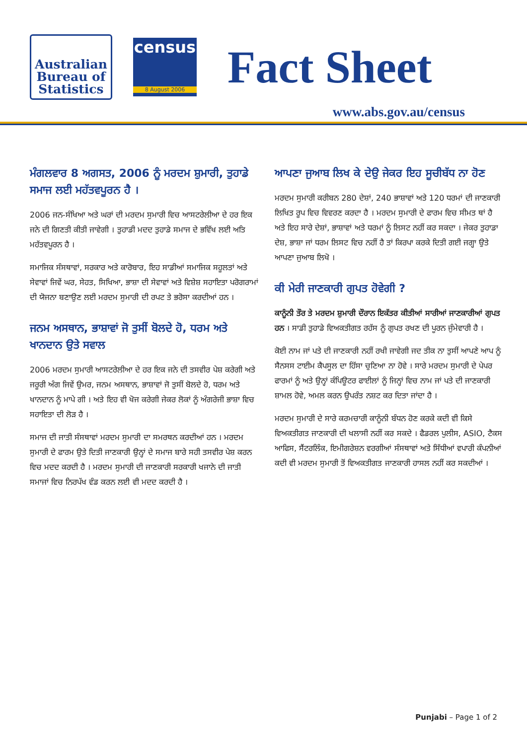Australian Bureau of Statistics
census
8 August 2006
Fact Sheet
www.abs.gov.au/census
ਮੰਗਲਵਾਰ 8 ਅਗਸਤ, 2006 ਨੂੰ ਮਰਦਮ ਸ਼ੁਮਾਰੀ, ਤੁਹਾਡੇ ਸਮਾਜ ਲਈ ਮਹੱਤਵਪੂਰਨ ਹੈ ।
2006 ਜਨ-ਸੰਖਿਆ ਅਤੇ ਘਰਾਂ ਦੀ ਮਰਦਮ ਸੁਮਾਰੀ ਵਿਚ ਆਸਟਰੇਲੀਆ ਦੇ ਹਰ ਇਕ ਜਨੇ ਦੀ ਗਿਣਤੀ ਕੀਤੀ ਜਾਵੇਗੀ । ਤੁਹਾਡੀ ਮਦਦ ਤੁਹਾਡੇ ਸਮਾਜ ਦੇ ਭਵਿੱਖ ਲਈ ਅਤਿ ਮਹੱਤਵਪੂਰਨ ਹੈ ।
ਸਮਾਜਿਕ ਸੰਸਥਾਵਾਂ, ਸਰਕਾਰ ਅਤੇ ਕਾਰੋਬਾਰ, ਇਹ ਸਾਡੀਆਂ ਸਮਾਜਿਕ ਸਹੂਲਤਾਂ ਅਤੇ ਸੇਵਾਵਾਂ ਜਿਵੇਂ ਘਰ, ਸੇਹਤ, ਸਿਖਿਆ, ਭਾਸ਼ਾ ਦੀ ਸੇਵਾਵਾਂ ਅਤੇ ਵਿਸ਼ੇਸ਼ ਸਹਾਇਤਾ ਪਰੋਗਰਾਮਾਂ ਦੀ ਯੋਜਨਾ ਬਣਾਉਣ ਲਈ ਮਰਦਮ ਸੁਮਾਰੀ ਦੀ ਰਪਟ ਤੇ ਭਰੋਸਾ ਕਰਦੀਆਂ ਹਨ ।
ਜਨਮ ਅਸਥਾਨ, ਭਾਸ਼ਾਵਾਂ ਜੋ ਤੁਸੀਂ ਬੋਲਦੇ ਹੋ, ਧਰਮ ਅਤੇ ਖਾਨਦਾਨ ਉਤੇ ਸਵਾਲ
2006 ਮਰਦਮ ਸੁਮਾਰੀ ਆਸਟਰੇਲੀਆ ਦੇ ਹਰ ਇਕ ਜਨੇ ਦੀ ਤਸਵੀਰ ਪੇਸ਼ ਕਰੇਗੀ ਅਤੇ ਜਰੂਰੀ ਅੰਗ ਜਿਵੇਂ ਉਮਰ, ਜਨਮ ਅਸਥਾਨ, ਭਾਸ਼ਾਵਾਂ ਜੋ ਤੁਸੀਂ ਬੋਲਦੇ ਹੋ, ਧਰਮ ਅਤੇ ਖਾਨਦਾਨ ਨੂੰ ਮਾਪੇ ਗੀ । ਅਤੇ ਇਹ ਵੀ ਖੋਜ ਕਰੇਗੀ ਜੇਕਰ ਲੋਕਾਂ ਨੂੰ ਅੰਗਰੇਜੀ ਭਾਸ਼ਾ ਵਿਚ ਸਹਾਇਤਾ ਦੀ ਲੋੜ ਹੈ ।
ਸਮਾਜ ਦੀ ਜਾਤੀ ਸੰਸਥਾਵਾਂ ਮਰਦਮ ਸੁਮਾਰੀ ਦਾ ਸਮਰਥਨ ਕਰਦੀਆਂ ਹਨ । ਮਰਦਮ ਸੁਮਾਰੀ ਦੇ ਫਾਰਮ ਉਤੇ ਦਿਤੀ ਜਾਣਕਾਰੀ ਉਨ੍ਹਾਂ ਦੇ ਸਮਾਜ ਬਾਰੇ ਸਹੀ ਤਸਵੀਰ ਪੇਸ਼ ਕਰਨ ਵਿਚ ਮਦਦ ਕਰਦੀ ਹੈ । ਮਰਦਮ ਸੁਮਾਰੀ ਦੀ ਜਾਣਕਾਰੀ ਸਰਕਾਰੀ ਖਜਾਨੇ ਦੀ ਜਾਤੀ ਸਮਾਜਾਂ ਵਿਚ ਨਿਰਪੱਖ ਵੰਡ ਕਰਨ ਲਈ ਵੀ ਮਦਦ ਕਰਦੀ ਹੈ ।
ਆਪਣਾ ਜੁਆਬ ਲਿਖ ਕੇ ਦੇਉ ਜੇਕਰ ਇਹ ਸੂਚੀਬੱਧ ਨਾ ਹੋਣ
ਮਰਦਮ ਸੁਮਾਰੀ ਕਰੀਬਨ 280 ਦੇਸ਼ਾਂ, 240 ਭਾਸ਼ਾਵਾਂ ਅਤੇ 120 ਧਰਮਾਂ ਦੀ ਜਾਣਕਾਰੀ ਲਿਖਿਤ ਰੂਪ ਵਿਚ ਵਿਵਰਣ ਕਰਦਾ ਹੈ । ਮਰਦਮ ਸੁਮਾਰੀ ਦੇ ਫਾਰਮ ਵਿਚ ਸੀਮਤ ਥਾਂ ਹੈ ਅਤੇ ਇਹ ਸਾਰੇ ਦੇਸ਼ਾਂ, ਭਾਸ਼ਾਵਾਂ ਅਤੇ ਧਰਮਾਂ ਨੂੰ ਲਿਸਟ ਨਹੀਂ ਕਰ ਸਕਦਾ । ਜੇਕਰ ਤੁਹਾਡਾ ਦੇਸ਼, ਭਾਸ਼ਾ ਜਾਂ ਧਰਮ ਲਿਸਟ ਵਿਚ ਨਹੀਂ ਹੈ ਤਾਂ ਕਿਰਪਾ ਕਰਕੇ ਦਿਤੀ ਗਈ ਜਗ੍ਹਾ ਉਤੇ ਆਪਣਾ ਜੁਆਬ ਲਿਖੋ ।
ਕੀ ਮੇਰੀ ਜਾਣਕਾਰੀ ਗੁਪਤ ਹੋਵੇਗੀ ?
ਕਾਨੂੰਨੀ ਤੌਰ ਤੇ ਮਰਦਮ ਸ਼ੁਮਾਰੀ ਦੌਰਾਨ ਇਕੱਤਰ ਕੀਤੀਆਂ ਸਾਰੀਆਂ ਜਾਣਕਾਰੀਆਂ ਗੁਪਤ ਹਨ । ਸਾਡੀ ਤੁਹਾਡੇ ਵਿਅਕਤੀਗਤ ਰਹੱਸ ਨੂੰ ਗੁਪਤ ਰਖਣ ਦੀ ਪੂਰਨ ਜੁੰਮੇਵਾਰੀ ਹੈ ।
ਕੋਈ ਨਾਮ ਜਾਂ ਪਤੇ ਦੀ ਜਾਣਕਾਰੀ ਨਹੀਂ ਰਖੀ ਜਾਵੇਗੀ ਜਦ ਤੀਕ ਨਾ ਤੁਸੀਂ ਆਪਣੇ ਆਪ ਨੂੰ ਸੈਨਸਸ ਟਾਈਮ ਕੈਪਸੂਲ ਦਾ ਹਿੱਸਾ ਚੁਣਿਆ ਨਾ ਹੋਵੇ । ਸਾਰੇ ਮਰਦਮ ਸੁਮਾਰੀ ਦੇ ਪੇਪਰ ਫਾਰਮਾਂ ਨੂੰ ਅਤੇ ਉਨ੍ਹਾਂ ਕੰਪਿਊਟਰ ਫਾਈਲਾਂ ਨੂੰ ਜਿਨ੍ਹਾਂ ਵਿਚ ਨਾਮ ਜਾਂ ਪਤੇ ਦੀ ਜਾਣਕਾਰੀ ਸ਼ਾਮਲ ਹੋਵੇ, ਅਮਲ ਕਰਨ ਉਪਰੰਤ ਨਸ਼ਟ ਕਰ ਦਿਤਾ ਜਾਂਦਾ ਹੈ ।
ਮਰਦਮ ਸੁਮਾਰੀ ਦੇ ਸਾਰੇ ਕਰਮਚਾਰੀ ਕਾਨੂੰਨੀ ਬੰਧਨ ਹੋਣ ਕਰਕੇ ਕਦੀ ਵੀ ਕਿਸੇ ਵਿਅਕਤੀਗਤ ਜਾਣਕਾਰੀ ਦੀ ਖਲਾਸੀ ਨਹੀਂ ਕਰ ਸਕਦੇ । ਫੈਡਰਲ ਪੁਲੀਸ, ASIO, ਟੈਕਸ ਆਫਿਸ, ਸੈਂਟਰਲਿੰਕ, ਇਮੀਗਰੇਸ਼ਨ ਵਰਗੀਆਂ ਸੰਸਥਾਵਾਂ ਅਤੇ ਸਿੱਧੀਆਂ ਵਪਾਰੀ ਕੰਪਨੀਆਂ ਕਦੀ ਵੀ ਮਰਦਮ ਸੁਮਾਰੀ ਤੋਂ ਵਿਅਕਤੀਗਤ ਜਾਣਕਾਰੀ ਹਾਸਲ ਨਹੀਂ ਕਰ ਸਕਦੀਆਂ ।
Punjabi – Page 1 of 2